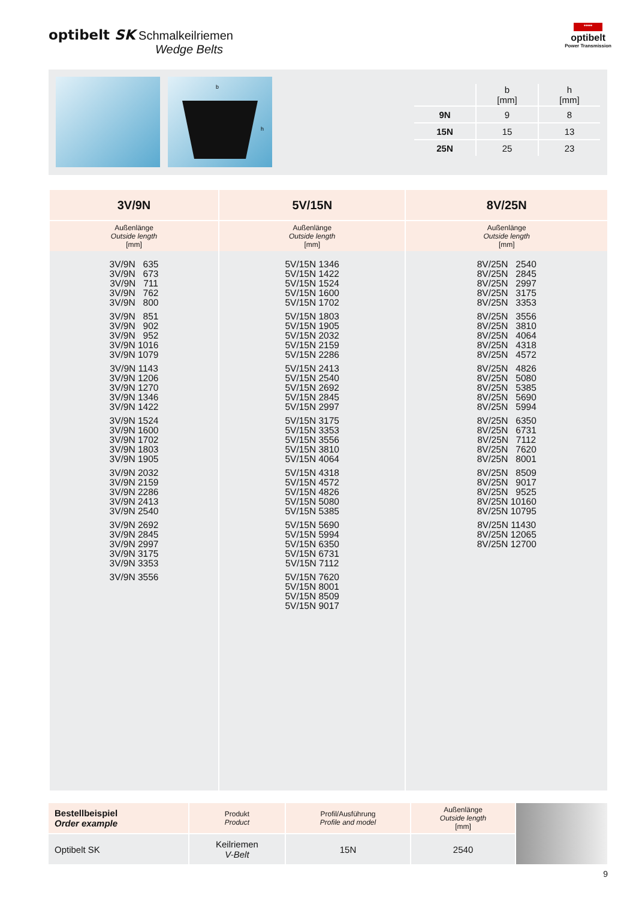optibelt SK Schmalkeilriemen
Wedge Belts
•••••
optibelt
Power Transmission
b
h
| | b [mm] | h [mm] |
| --- | --- | --- |
| 9N | 9 | 8 |
| 15N | 15 | 13 |
| 25N | 25 | 23 |
| 3V/9N | 5V/15N | 8V/25N |
| --- | --- | --- |
| Außenlänge Outside length [mm] | Außenlänge Outside length [mm] | Außenlänge Outside length [mm] |
| 3V/9N 635 3V/9N 673 3V/9N 711 3V/9N 762 3V/9N 800 3V/9N 851 3V/9N 902 3V/9N 952 3V/9N 1016 3V/9N 1079 3V/9N 1143 3V/9N 1206 3V/9N 1270 3V/9N 1346 3V/9N 1422 3V/9N 1524 3V/9N 1600 3V/9N 1702 3V/9N 1803 3V/9N 1905 3V/9N 2032 3V/9N 2159 3V/9N 2286 3V/9N 2413 3V/9N 2540 3V/9N 2692 3V/9N 2845 3V/9N 2997 3V/9N 3175 3V/9N 3353 3V/9N 3556 | 5V/15N 1346 5V/15N 1422 5V/15N 1524 5V/15N 1600 5V/15N 1702 5V/15N 1803 5V/15N 1905 5V/15N 2032 5V/15N 2159 5V/15N 2286 5V/15N 2413 5V/15N 2540 5V/15N 2692 5V/15N 2845 5V/15N 2997 5V/15N 3175 5V/15N 3353 5V/15N 3556 5V/15N 3810 5V/15N 4064 5V/15N 4318 5V/15N 4572 5V/15N 4826 5V/15N 5080 5V/15N 5385 5V/15N 5690 5V/15N 5994 5V/15N 6350 5V/15N 6731 5V/15N 7112 5V/15N 7620 5V/15N 8001 5V/15N 8509 5V/15N 9017 | 8V/25N 2540 8V/25N 2845 8V/25N 2997 8V/25N 3175 8V/25N 3353 8V/25N 3556 8V/25N 3810 8V/25N 4064 8V/25N 4318 8V/25N 4572 8V/25N 4826 8V/25N 5080 8V/25N 5385 8V/25N 5690 8V/25N 5994 8V/25N 6350 8V/25N 6731 8V/25N 7112 8V/25N 7620 8V/25N 8001 8V/25N 8509 8V/25N 9017 8V/25N 9525 8V/25N 10160 8V/25N 10795 8V/25N 11430 8V/25N 12065 8V/25N 12700 |
| Bestellbeispiel Order example | Produkt Product | Profil/Ausführung Profile and model | Außenlänge Outside length [mm] | |
| Optibelt SK | Keilriemen V-Belt | 15N | 2540 | |
9